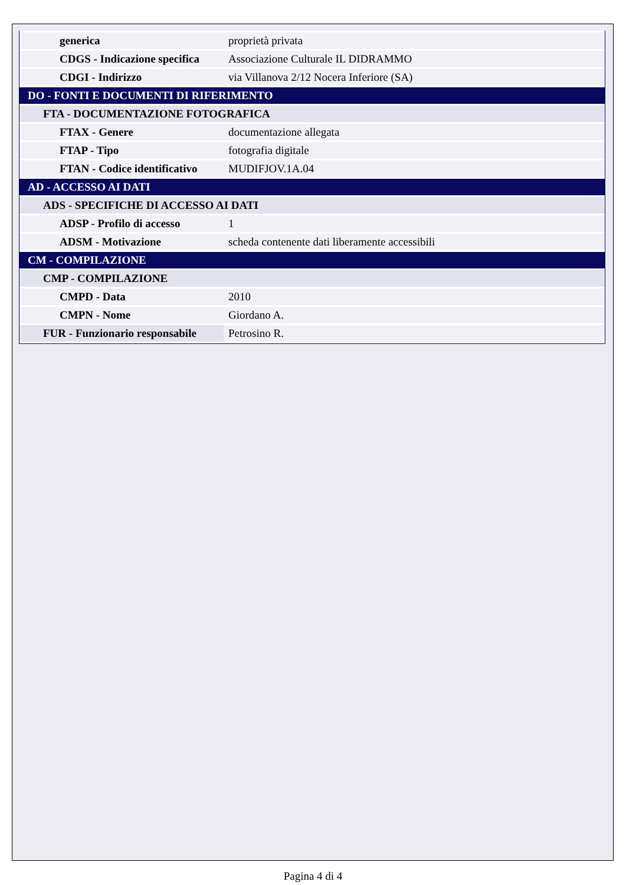| generica | proprietà privata |
| CDGS - Indicazione specifica | Associazione Culturale IL DIDRAMMO |
| CDGI - Indirizzo | via Villanova 2/12 Nocera Inferiore (SA) |
| DO - FONTI E DOCUMENTI DI RIFERIMENTO | |
| FTA - DOCUMENTAZIONE FOTOGRAFICA | |
| FTAX - Genere | documentazione allegata |
| FTAP - Tipo | fotografia digitale |
| FTAN - Codice identificativo | MUDIFJOV.1A.04 |
| AD - ACCESSO AI DATI | |
| ADS - SPECIFICHE DI ACCESSO AI DATI | |
| ADSP - Profilo di accesso | 1 |
| ADSM - Motivazione | scheda contenente dati liberamente accessibili |
| CM - COMPILAZIONE | |
| CMP - COMPILAZIONE | |
| CMPD - Data | 2010 |
| CMPN - Nome | Giordano A. |
| FUR - Funzionario responsabile | Petrosino R. |
Pagina 4 di 4